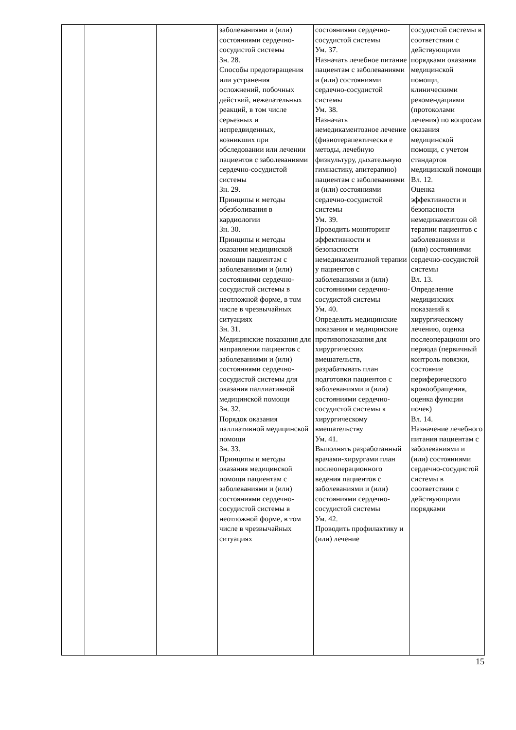| | | | заболеваниями и (или) состояниями сердечно-сосудистой системы Зн. 28. Способы предотвращения или устранения осложнений, побочных действий, нежелательных реакций, в том числе серьезных и непредвиденных, возникших при обследовании или лечении пациентов с заболеваниями сердечно-сосудистой системы Зн. 29. Принципы и методы обезболивания в кардиологии Зн. 30. Принципы и методы оказания медицинской помощи пациентам с заболеваниями и (или) состояниями сердечно-сосудистой системы в неотложной форме, в том числе в чрезвычайных ситуациях Зн. 31. Медицинские показания для направления пациентов с заболеваниями и (или) состояниями сердечно-сосудистой системы для оказания паллиативной медицинской помощи Зн. 32. Порядок оказания паллиативной медицинской помощи Зн. 33. Принципы и методы оказания медицинской помощи пациентам с заболеваниями и (или) состояниями сердечно-сосудистой системы в неотложной форме, в том числе в чрезвычайных ситуациях | состояниями сердечно-сосудистой системы Ум. 37. Назначать лечебное питание пациентам с заболеваниями и (или) состояниями сердечно-сосудистой системы Ум. 38. Назначать немедикаментозное лечение (физиотерапевтически е методы, лечебную физкультуру, дыхательную гимнастику, апитерапию) пациентам с заболеваниями и (или) состояниями сердечно-сосудистой системы Ум. 39. Проводить мониторинг эффективности и безопасности немедикаментозной терапии у пациентов с заболеваниями и (или) состояниями сердечно-сосудистой системы Ум. 40. Определять медицинские показания и медицинские противопоказания для хирургических вмешательств, разрабатывать план подготовки пациентов с заболеваниями и (или) состояниями сердечно-сосудистой системы к хирургическому вмешательству Ум. 41. Выполнять разработанный врачами-хирургами план послеоперационного ведения пациентов с заболеваниями и (или) состояниями сердечно-сосудистой системы Ум. 42. Проводить профилактику и (или) лечение | сосудистой системы в соответствии с действующими порядками оказания медицинской помощи, клиническими рекомендациями (протоколами лечения) по вопросам оказания медицинской помощи, с учетом стандартов медицинской помощи Вл. 12. Оценка эффективности и безопасности немедикаментозн ой терапии пациентов с заболеваниями и (или) состояниями сердечно-сосудистой системы Вл. 13. Определение медицинских показаний к хирургическому лечению, оценка послеоперационн ого периода (первичный контроль повязки, состояние периферического кровообращения, оценка функции почек) Вл. 14. Назначение лечебного питания пациентам с заболеваниями и (или) состояниями сердечно-сосудистой системы в соответствии с действующими порядками |
15